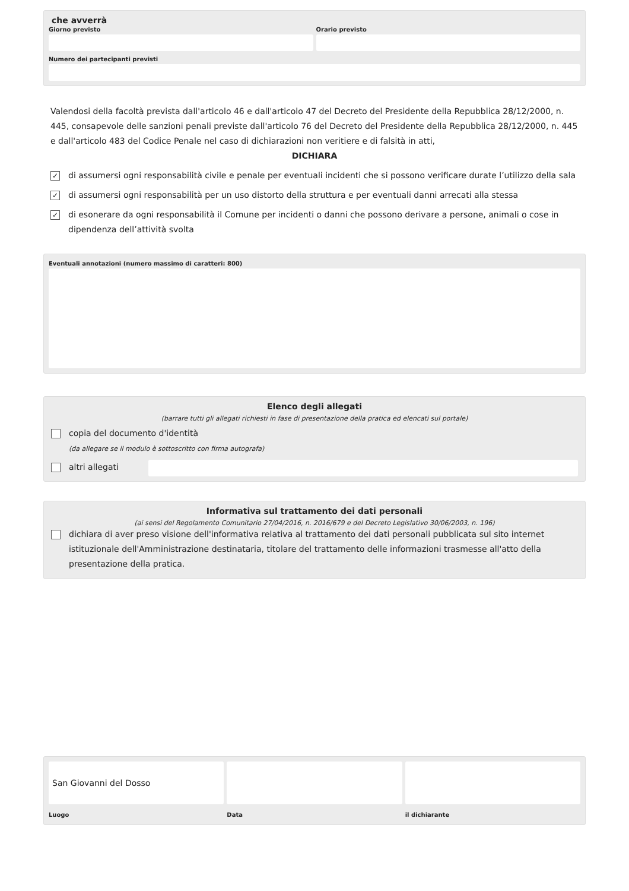che avverrà
Giorno previsto Orario previsto
Numero dei partecipanti previsti
Valendosi della facoltà prevista dall'articolo 46 e dall'articolo 47 del Decreto del Presidente della Repubblica 28/12/2000, n. 445, consapevole delle sanzioni penali previste dall'articolo 76 del Decreto del Presidente della Repubblica 28/12/2000, n. 445 e dall'articolo 483 del Codice Penale nel caso di dichiarazioni non veritiere e di falsità in atti,
DICHIARA
✓ di assumersi ogni responsabilità civile e penale per eventuali incidenti che si possono verificare durate l’utilizzo della sala
✓ di assumersi ogni responsabilità per un uso distorto della struttura e per eventuali danni arrecati alla stessa
✓ di esonerare da ogni responsabilità il Comune per incidenti o danni che possono derivare a persone, animali o cose in dipendenza dell’attività svolta
Eventuali annotazioni (numero massimo di caratteri: 800)
Elenco degli allegati
(barrare tutti gli allegati richiesti in fase di presentazione della pratica ed elencati sul portale)
copia del documento d'identità
(da allegare se il modulo è sottoscritto con firma autografa)
altri allegati
Informativa sul trattamento dei dati personali
(ai sensi del Regolamento Comunitario 27/04/2016, n. 2016/679 e del Decreto Legislativo 30/06/2003, n. 196)
dichiara di aver preso visione dell'informativa relativa al trattamento dei dati personali pubblicata sul sito internet istituzionale dell'Amministrazione destinataria, titolare del trattamento delle informazioni trasmesse all'atto della presentazione della pratica.
San Giovanni del Dosso
Luogo
Data il dichiarante